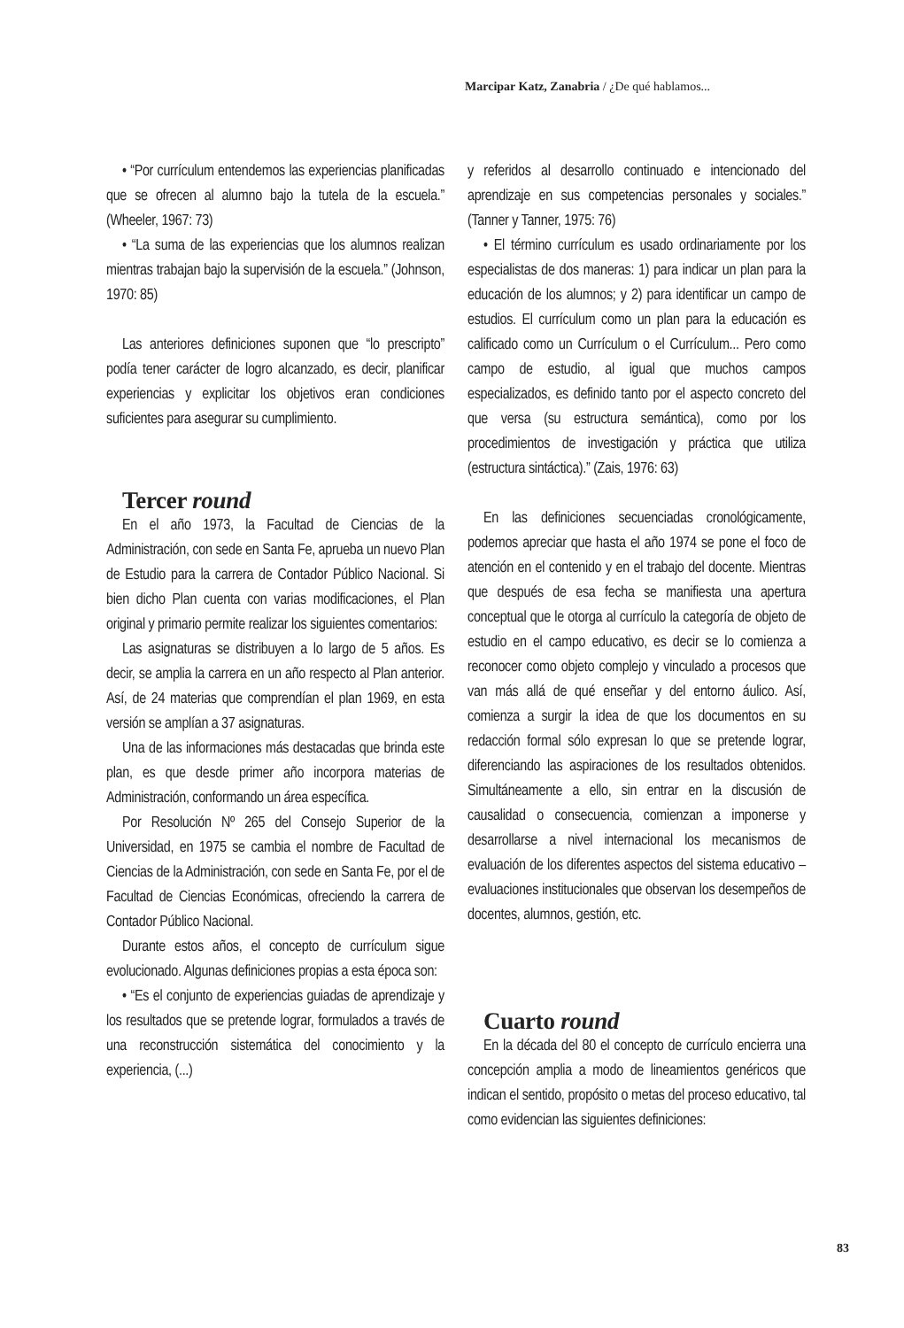Marcipar Katz, Zanabria / ¿De qué hablamos...
• “Por currículum entendemos las experiencias planificadas que se ofrecen al alumno bajo la tutela de la escuela.” (Wheeler, 1967: 73)
• “La suma de las experiencias que los alumnos realizan mientras trabajan bajo la supervisión de la escuela.” (Johnson, 1970: 85)
Las anteriores definiciones suponen que “lo prescripto” podía tener carácter de logro alcanzado, es decir, planificar experiencias y explicitar los objetivos eran condiciones suficientes para asegurar su cumplimiento.
Tercer round
En el año 1973, la Facultad de Ciencias de la Administración, con sede en Santa Fe, aprueba un nuevo Plan de Estudio para la carrera de Contador Público Nacional. Si bien dicho Plan cuenta con varias modificaciones, el Plan original y primario permite realizar los siguientes comentarios:
Las asignaturas se distribuyen a lo largo de 5 años. Es decir, se amplia la carrera en un año respecto al Plan anterior. Así, de 24 materias que comprendían el plan 1969, en esta versión se amplían a 37 asignaturas.
Una de las informaciones más destacadas que brinda este plan, es que desde primer año incorpora materias de Administración, conformando un área específica.
Por Resolución Nº 265 del Consejo Superior de la Universidad, en 1975 se cambia el nombre de Facultad de Ciencias de la Administración, con sede en Santa Fe, por el de Facultad de Ciencias Económicas, ofreciendo la carrera de Contador Público Nacional.
Durante estos años, el concepto de currículum sigue evolucionado. Algunas definiciones propias a esta época son:
• “Es el conjunto de experiencias guiadas de aprendizaje y los resultados que se pretende lograr, formulados a través de una reconstrucción sistemática del conocimiento y la experiencia, (...)
y referidos al desarrollo continuado e intencionado del aprendizaje en sus competencias personales y sociales.” (Tanner y Tanner, 1975: 76)
• El término currículum es usado ordinariamente por los especialistas de dos maneras: 1) para indicar un plan para la educación de los alumnos; y 2) para identificar un campo de estudios. El currículum como un plan para la educación es calificado como un Currículum o el Currículum... Pero como campo de estudio, al igual que muchos campos especializados, es definido tanto por el aspecto concreto del que versa (su estructura semántica), como por los procedimientos de investigación y práctica que utiliza (estructura sintáctica).” (Zais, 1976: 63)
En las definiciones secuenciadas cronológicamente, podemos apreciar que hasta el año 1974 se pone el foco de atención en el contenido y en el trabajo del docente. Mientras que después de esa fecha se manifiesta una apertura conceptual que le otorga al currículo la categoría de objeto de estudio en el campo educativo, es decir se lo comienza a reconocer como objeto complejo y vinculado a procesos que van más allá de qué enseñar y del entorno áulico. Así, comienza a surgir la idea de que los documentos en su redacción formal sólo expresan lo que se pretende lograr, diferenciando las aspiraciones de los resultados obtenidos. Simultáneamente a ello, sin entrar en la discusión de causalidad o consecuencia, comienzan a imponerse y desarrollarse a nivel internacional los mecanismos de evaluación de los diferentes aspectos del sistema educativo –evaluaciones institucionales que observan los desempeños de docentes, alumnos, gestión, etc.
Cuarto round
En la década del 80 el concepto de currículo encierra una concepción amplia a modo de lineamientos genéricos que indican el sentido, propósito o metas del proceso educativo, tal como evidencian las siguientes definiciones:
83